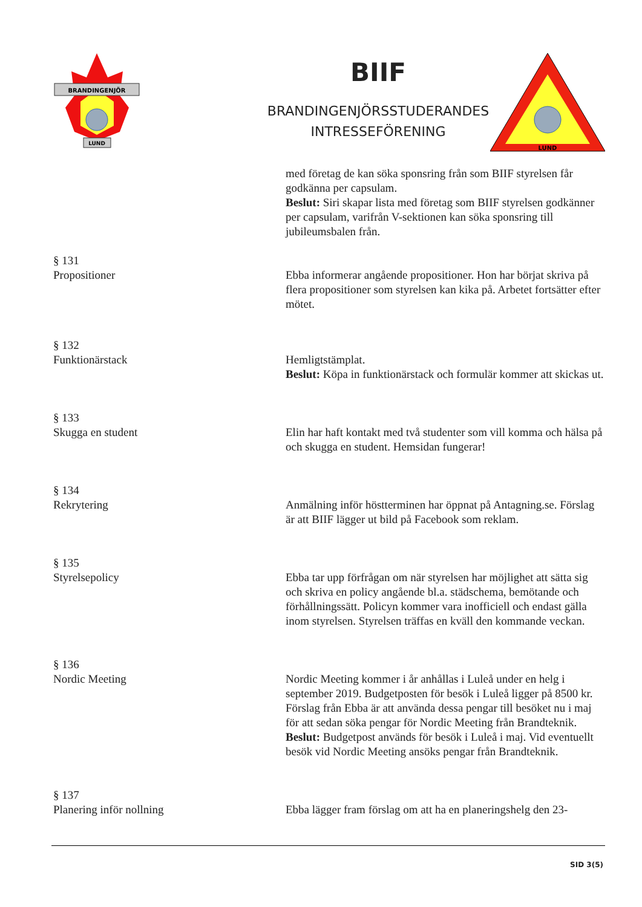BRANDINGENJÖR
LUND
BIIF
BRANDINGENJÖRSSTUDERANDES
INTRESSEFÖRENING
LUND
med företag de kan söka sponsring från som BIIF styrelsen får godkänna per capsulam.
Beslut: Siri skapar lista med företag som BIIF styrelsen godkänner per capsulam, varifrån V-sektionen kan söka sponsring till jubileumsbalen från.
§ 131
Propositioner
Ebba informerar angående propositioner. Hon har börjat skriva på flera propositioner som styrelsen kan kika på. Arbetet fortsätter efter mötet.
§ 132
Funktionärstack
Hemligtstämplat.
Beslut: Köpa in funktionärstack och formulär kommer att skickas ut.
§ 133
Skugga en student
Elin har haft kontakt med två studenter som vill komma och hälsa på och skugga en student. Hemsidan fungerar!
§ 134
Rekrytering
Anmälning inför höstterminen har öppnat på Antagning.se. Förslag är att BIIF lägger ut bild på Facebook som reklam.
§ 135
Styrelsepolicy
Ebba tar upp förfrågan om när styrelsen har möjlighet att sätta sig och skriva en policy angående bl.a. städschema, bemötande och förhållningssätt. Policyn kommer vara inofficiell och endast gälla inom styrelsen. Styrelsen träffas en kväll den kommande veckan.
§ 136
Nordic Meeting
Nordic Meeting kommer i år anhållas i Luleå under en helg i september 2019. Budgetposten för besök i Luleå ligger på 8500 kr. Förslag från Ebba är att använda dessa pengar till besöket nu i maj för att sedan söka pengar för Nordic Meeting från Brandteknik.
Beslut: Budgetpost används för besök i Luleå i maj. Vid eventuellt besök vid Nordic Meeting ansöks pengar från Brandteknik.
§ 137
Planering inför nollning
Ebba lägger fram förslag om att ha en planeringshelg den 23-
SID 3(5)